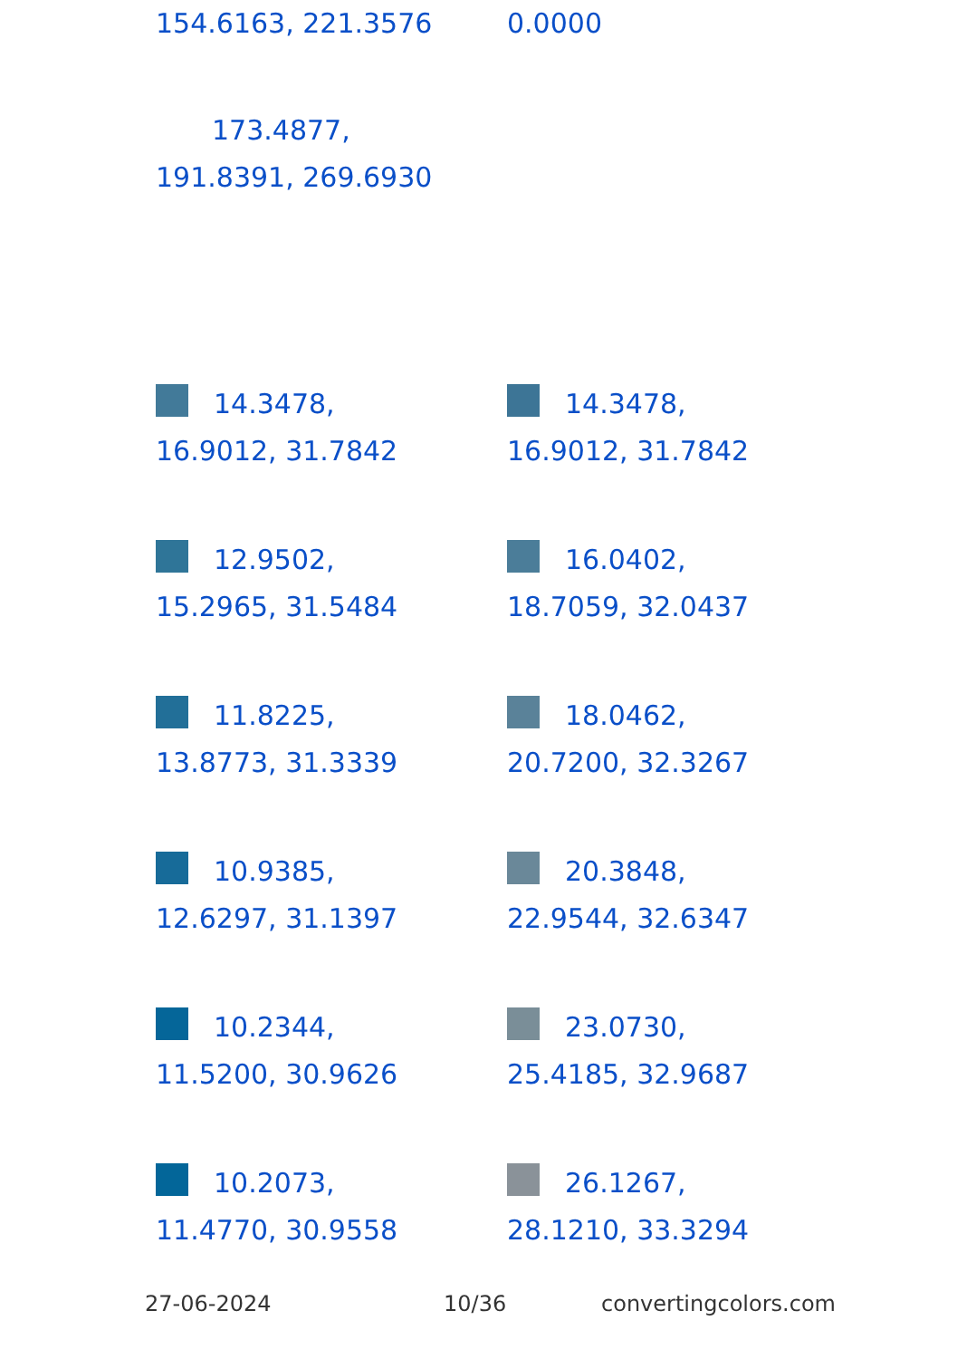154.6163, 221.3576 0.0000
173.4877,
191.8391, 269.6930
14.3478, 16.9012, 31.7842
14.3478, 16.9012, 31.7842
12.9502, 15.2965, 31.5484
16.0402, 18.7059, 32.0437
11.8225, 13.8773, 31.3339
18.0462, 20.7200, 32.3267
10.9385, 12.6297, 31.1397
20.3848, 22.9544, 32.6347
10.2344, 11.5200, 30.9626
23.0730, 25.4185, 32.9687
10.2073, 11.4770, 30.9558
26.1267, 28.1210, 33.3294
27-06-2024 10/36 convertingcolors.com